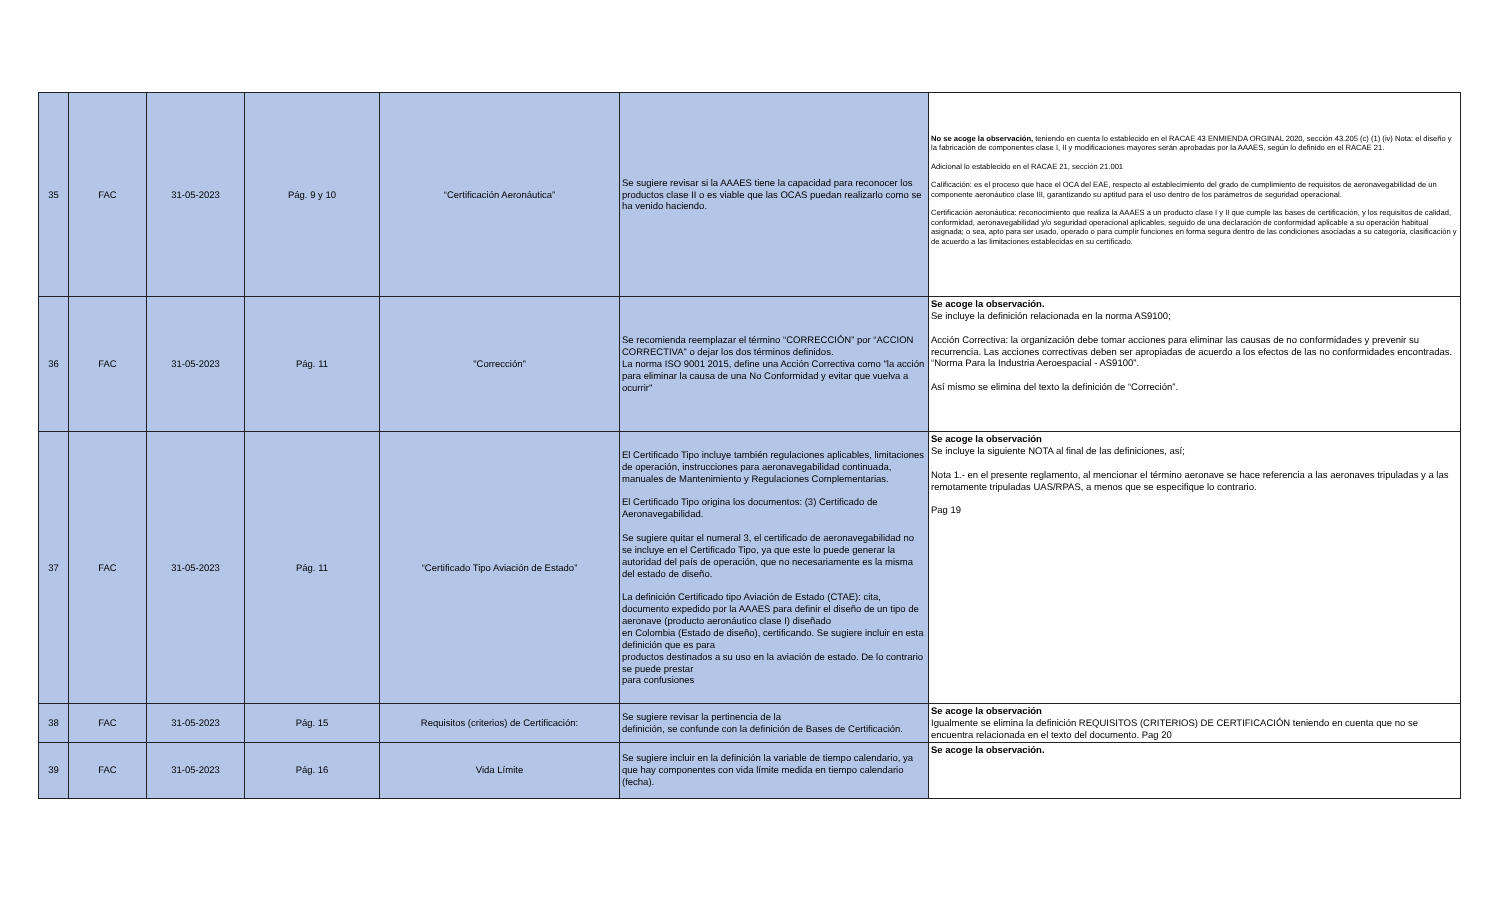| 35 | FAC | 31-05-2023 | Pág. 9 y 10 | “Certificación Aeronáutica” | Se sugiere revisar si la AAAES tiene la capacidad para reconocer los productos clase II o es viable que las OCAS puedan realizarlo como se ha venido haciendo. | No se acoge la observación, teniendo en cuenta lo establecido en el RACAE 43 ENMIENDA ORGINAL 2020, sección 43.205 (c) (1) (iv) Nota: el diseño y la fabricación de componentes clase I, II y modificaciones mayores serán aprobadas por la AAAES, según lo definido en el RACAE 21. Adicional lo establecido en el RACAE 21, sección 21.001 Calificación: es el proceso que hace el OCA del EAE, respecto al establecimiento del grado de cumplimiento de requisitos de aeronavegabilidad de un componente aeronáutico clase III, garantizando su aptitud para el uso dentro de los parámetros de seguridad operacional. Certificación aeronáutica: reconocimiento que realiza la AAAES a un producto clase I y II que cumple las bases de certificación, y los requisitos de calidad, conformidad, aeronavegabilidad y/o seguridad operacional aplicables, seguido de una declaración de conformidad aplicable a su operación habitual asignada; o sea, apto para ser usado, operado o para cumplir funciones en forma segura dentro de las condiciones asociadas a su categoría, clasificación y de acuerdo a las limitaciones establecidas en su certificado. |
| 36 | FAC | 31-05-2023 | Pág. 11 | "Corrección" | Se recomienda reemplazar el término “CORRECCIÓN” por “ACCION CORRECTIVA” o dejar los dos términos definidos. La norma ISO 9001 2015, define una Acción Correctiva como "la acción para eliminar la causa de una No Conformidad y evitar que vuelva a ocurrir" | Se acoge la observación. Se incluye la definición relacionada en la norma AS9100; Acción Correctiva: la organización debe tomar acciones para eliminar las causas de no conformidades y prevenir su recurrencia. Las acciones correctivas deben ser apropiadas de acuerdo a los efectos de las no conformidades encontradas. “Norma Para la Industria Aeroespacial - AS9100”. Así mismo se elimina del texto la definición de “Correción”. |
| 37 | FAC | 31-05-2023 | Pág. 11 | “Certificado Tipo Aviación de Estado” | El Certificado Tipo incluye también regulaciones aplicables, limitaciones de operación, instrucciones para aeronavegabilidad continuada, manuales de Mantenimiento y Regulaciones Complementarias. El Certificado Tipo origina los documentos: (3) Certificado de Aeronavegabilidad. Se sugiere quitar el numeral 3, el certificado de aeronavegabilidad no se incluye en el Certificado Tipo, ya que este lo puede generar la autoridad del país de operación, que no necesariamente es la misma del estado de diseño. La definición Certificado tipo Aviación de Estado (CTAE): cita, documento expedido por la AAAES para definir el diseño de un tipo de aeronave (producto aeronáutico clase I) diseñado en Colombia (Estado de diseño), certificando. Se sugiere incluir en esta definición que es para productos destinados a su uso en la aviación de estado. De lo contrario se puede prestar para confusiones | Se acoge la observación Se incluye la siguiente NOTA al final de las definiciones, así; Nota 1.- en el presente reglamento, al mencionar el término aeronave se hace referencia a las aeronaves tripuladas y a las remotamente tripuladas UAS/RPAS, a menos que se especifique lo contrario. Pag 19 |
| 38 | FAC | 31-05-2023 | Pág. 15 | Requisitos (criterios) de Certificación: | Se sugiere revisar la pertinencia de la definición, se confunde con la definición de Bases de Certificación. | Se acoge la observación Igualmente se elimina la definición REQUISITOS (CRITERIOS) DE CERTIFICACIÓN teniendo en cuenta que no se encuentra relacionada en el texto del documento. Pag 20 |
| 39 | FAC | 31-05-2023 | Pág. 16 | Vida Límite | Se sugiere incluir en la definición la variable de tiempo calendario, ya que hay componentes con vida límite medida en tiempo calendario (fecha). | Se acoge la observación. |